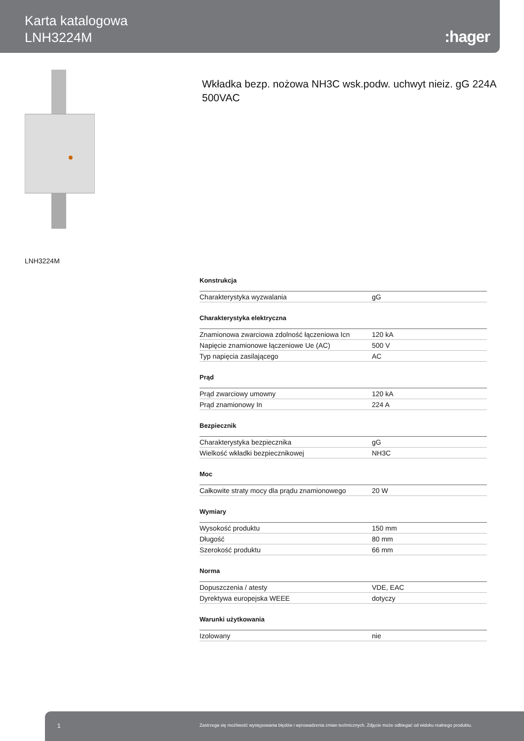Karta katalogowa
LNH3224M
:hager
Wkładka bezp. nożowa NH3C wsk.podw. uchwyt nieiz. gG 224A 500VAC
LNH3224M
Konstrukcja
| Charakterystyka wyzwalania | gG |
Charakterystyka elektryczna
| Znamionowa zwarciowa zdolność łączeniowa Icn | 120 kA |
| Napięcie znamionowe łączeniowe Ue (AC) | 500 V |
| Typ napięcia zasilającego | AC |
Prąd
| Prąd zwarciowy umowny | 120 kA |
| Prąd znamionowy In | 224 A |
Bezpiecznik
| Charakterystyka bezpiecznika | gG |
| Wielkość wkładki bezpiecznikowej | NH3C |
Moc
| Całkowite straty mocy dla prądu znamionowego | 20 W |
Wymiary
| Wysokość produktu | 150 mm |
| Długość | 80 mm |
| Szerokość produktu | 66 mm |
Norma
| Dopuszczenia / atesty | VDE, EAC |
| Dyrektywa europejska WEEE | dotyczy |
Warunki użytkowania
| Izolowany | nie |
1 Zastrzega się możliwość występowania błędów i wprowadzenia zmian technicznych. Zdjęcie może odbiegać od widoku realnego produktu.